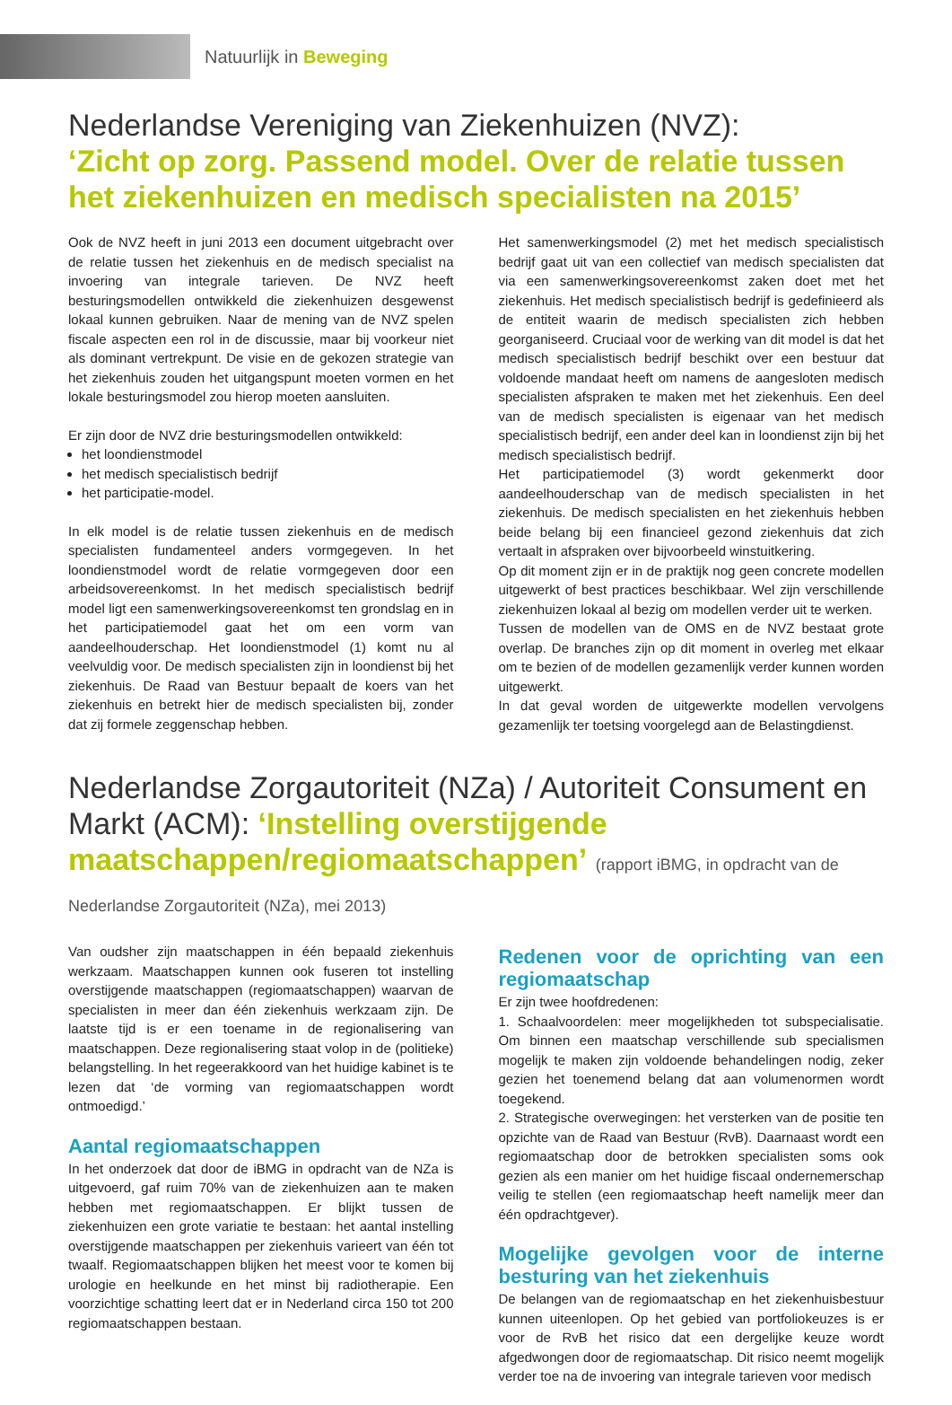Natuurlijk in Beweging
Nederlandse Vereniging van Ziekenhuizen (NVZ):
‘Zicht op zorg. Passend model. Over de relatie tussen het ziekenhuizen en medisch specialisten na 2015’
Ook de NVZ heeft in juni 2013 een document uitgebracht over de relatie tussen het ziekenhuis en de medisch specialist na invoering van integrale tarieven. De NVZ heeft besturingsmodellen ontwikkeld die ziekenhuizen desgewenst lokaal kunnen gebruiken. Naar de mening van de NVZ spelen fiscale aspecten een rol in de discussie, maar bij voorkeur niet als dominant vertrekpunt. De visie en de gekozen strategie van het ziekenhuis zouden het uitgangspunt moeten vormen en het lokale besturingsmodel zou hierop moeten aansluiten.
Er zijn door de NVZ drie besturingsmodellen ontwikkeld:
het loondienstmodel
het medisch specialistisch bedrijf
het participatie-model.
In elk model is de relatie tussen ziekenhuis en de medisch specialisten fundamenteel anders vormgegeven. In het loondienstmodel wordt de relatie vormgegeven door een arbeidsovereenkomst. In het medisch specialistisch bedrijf model ligt een samenwerkingsovereenkomst ten grondslag en in het participatiemodel gaat het om een vorm van aandeelhouderschap. Het loondienstmodel (1) komt nu al veelvuldig voor. De medisch specialisten zijn in loondienst bij het ziekenhuis. De Raad van Bestuur bepaalt de koers van het ziekenhuis en betrekt hier de medisch specialisten bij, zonder dat zij formele zeggenschap hebben.
Het samenwerkingsmodel (2) met het medisch specialistisch bedrijf gaat uit van een collectief van medisch specialisten dat via een samenwerkingsovereenkomst zaken doet met het ziekenhuis. Het medisch specialistisch bedrijf is gedefinieerd als de entiteit waarin de medisch specialisten zich hebben georganiseerd. Cruciaal voor de werking van dit model is dat het medisch specialistisch bedrijf beschikt over een bestuur dat voldoende mandaat heeft om namens de aangesloten medisch specialisten afspraken te maken met het ziekenhuis. Een deel van de medisch specialisten is eigenaar van het medisch specialistisch bedrijf, een ander deel kan in loondienst zijn bij het medisch specialistisch bedrijf.
Het participatiemodel (3) wordt gekenmerkt door aandeelhouderschap van de medisch specialisten in het ziekenhuis. De medisch specialisten en het ziekenhuis hebben beide belang bij een financieel gezond ziekenhuis dat zich vertaalt in afspraken over bijvoorbeeld winstuitkering.
Op dit moment zijn er in de praktijk nog geen concrete modellen uitgewerkt of best practices beschikbaar. Wel zijn verschillende ziekenhuizen lokaal al bezig om modellen verder uit te werken.
Tussen de modellen van de OMS en de NVZ bestaat grote overlap. De branches zijn op dit moment in overleg met elkaar om te bezien of de modellen gezamenlijk verder kunnen worden uitgewerkt.
In dat geval worden de uitgewerkte modellen vervolgens gezamenlijk ter toetsing voorgelegd aan de Belastingdienst.
Nederlandse Zorgautoriteit (NZa) / Autoriteit Consument en Markt (ACM): ‘Instelling overstijgende maatschappen/regiomaatschappen’ (rapport iBMG, in opdracht van de Nederlandse Zorgautoriteit (NZa), mei 2013)
Van oudsher zijn maatschappen in één bepaald ziekenhuis werkzaam. Maatschappen kunnen ook fuseren tot instelling overstijgende maatschappen (regiomaatschappen) waarvan de specialisten in meer dan één ziekenhuis werkzaam zijn. De laatste tijd is er een toename in de regionalisering van maatschappen. Deze regionalisering staat volop in de (politieke) belangstelling. In het regeerakkoord van het huidige kabinet is te lezen dat ‘de vorming van regiomaatschappen wordt ontmoedigd.’
Aantal regiomaatschappen
In het onderzoek dat door de iBMG in opdracht van de NZa is uitgevoerd, gaf ruim 70% van de ziekenhuizen aan te maken hebben met regiomaatschappen. Er blijkt tussen de ziekenhuizen een grote variatie te bestaan: het aantal instelling overstijgende maatschappen per ziekenhuis varieert van één tot twaalf. Regiomaatschappen blijken het meest voor te komen bij urologie en heelkunde en het minst bij radiotherapie. Een voorzichtige schatting leert dat er in Nederland circa 150 tot 200 regiomaatschappen bestaan.
Redenen voor de oprichting van een regiomaatschap
Er zijn twee hoofdredenen:
1. Schaalvoordelen: meer mogelijkheden tot subspecialisatie. Om binnen een maatschap verschillende sub specialismen mogelijk te maken zijn voldoende behandelingen nodig, zeker gezien het toenemend belang dat aan volumenormen wordt toegekend.
2. Strategische overwegingen: het versterken van de positie ten opzichte van de Raad van Bestuur (RvB). Daarnaast wordt een regiomaatschap door de betrokken specialisten soms ook gezien als een manier om het huidige fiscaal ondernemerschap veilig te stellen (een regiomaatschap heeft namelijk meer dan één opdrachtgever).
Mogelijke gevolgen voor de interne besturing van het ziekenhuis
De belangen van de regiomaatschap en het ziekenhuisbestuur kunnen uiteenlopen. Op het gebied van portfoliokeuzes is er voor de RvB het risico dat een dergelijke keuze wordt afgedwongen door de regiomaatschap. Dit risico neemt mogelijk verder toe na de invoering van integrale tarieven voor medisch